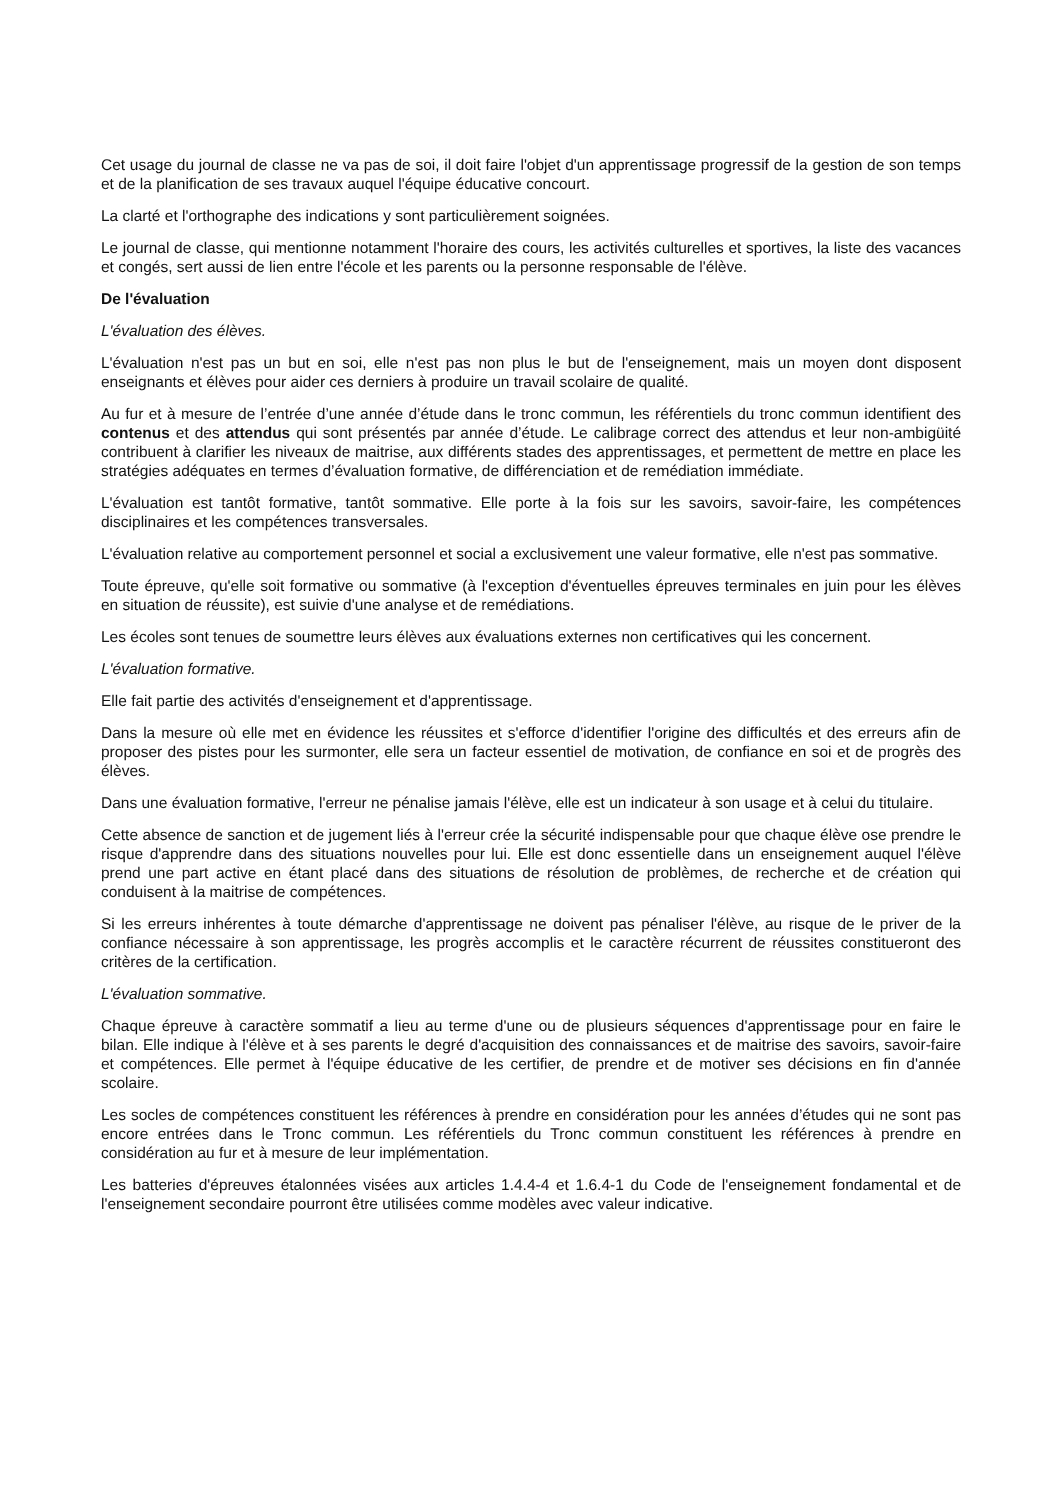Cet usage du journal de classe ne va pas de soi, il doit faire l'objet d'un apprentissage progressif de la gestion de son temps et de la planification de ses travaux auquel l'équipe éducative concourt.
La clarté et l'orthographe des indications y sont particulièrement soignées.
Le journal de classe, qui mentionne notamment l'horaire des cours, les activités culturelles et sportives, la liste des vacances et congés, sert aussi de lien entre l'école et les parents ou la personne responsable de l'élève.
De l'évaluation
L'évaluation des élèves.
L'évaluation n'est pas un but en soi, elle n'est pas non plus le but de l'enseignement, mais un moyen dont disposent enseignants et élèves pour aider ces derniers à produire un travail scolaire de qualité.
Au fur et à mesure de l’entrée d’une année d’étude dans le tronc commun, les référentiels du tronc commun identifient des contenus et des attendus qui sont présentés par année d’étude. Le calibrage correct des attendus et leur non-ambigüité contribuent à clarifier les niveaux de maitrise, aux différents stades des apprentissages, et permettent de mettre en place les stratégies adéquates en termes d’évaluation formative, de différenciation et de remédiation immédiate.
L'évaluation est tantôt formative, tantôt sommative. Elle porte à la fois sur les savoirs, savoir-faire, les compétences disciplinaires et les compétences transversales.
L'évaluation relative au comportement personnel et social a exclusivement une valeur formative, elle n'est pas sommative.
Toute épreuve, qu'elle soit formative ou sommative (à l'exception d'éventuelles épreuves terminales en juin pour les élèves en situation de réussite), est suivie d'une analyse et de remédiations.
Les écoles sont tenues de soumettre leurs élèves aux évaluations externes non certificatives qui les concernent.
L'évaluation formative.
Elle fait partie des activités d'enseignement et d'apprentissage.
Dans la mesure où elle met en évidence les réussites et s'efforce d'identifier l'origine des difficultés et des erreurs afin de proposer des pistes pour les surmonter, elle sera un facteur essentiel de motivation, de confiance en soi et de progrès des élèves.
Dans une évaluation formative, l'erreur ne pénalise jamais l'élève, elle est un indicateur à son usage et à celui du titulaire.
Cette absence de sanction et de jugement liés à l'erreur crée la sécurité indispensable pour que chaque élève ose prendre le risque d'apprendre dans des situations nouvelles pour lui. Elle est donc essentielle dans un enseignement auquel l'élève prend une part active en étant placé dans des situations de résolution de problèmes, de recherche et de création qui conduisent à la maitrise de compétences.
Si les erreurs inhérentes à toute démarche d'apprentissage ne doivent pas pénaliser l'élève, au risque de le priver de la confiance nécessaire à son apprentissage, les progrès accomplis et le caractère récurrent de réussites constitueront des critères de la certification.
L'évaluation sommative.
Chaque épreuve à caractère sommatif a lieu au terme d'une ou de plusieurs séquences d'apprentissage pour en faire le bilan. Elle indique à l'élève et à ses parents le degré d'acquisition des connaissances et de maitrise des savoirs, savoir-faire et compétences. Elle permet à l'équipe éducative de les certifier, de prendre et de motiver ses décisions en fin d'année scolaire.
Les socles de compétences constituent les références à prendre en considération pour les années d’études qui ne sont pas encore entrées dans le Tronc commun. Les référentiels du Tronc commun constituent les références à prendre en considération au fur et à mesure de leur implémentation.
Les batteries d'épreuves étalonnées visées aux articles 1.4.4-4 et 1.6.4-1 du Code de l'enseignement fondamental et de l'enseignement secondaire pourront être utilisées comme modèles avec valeur indicative.